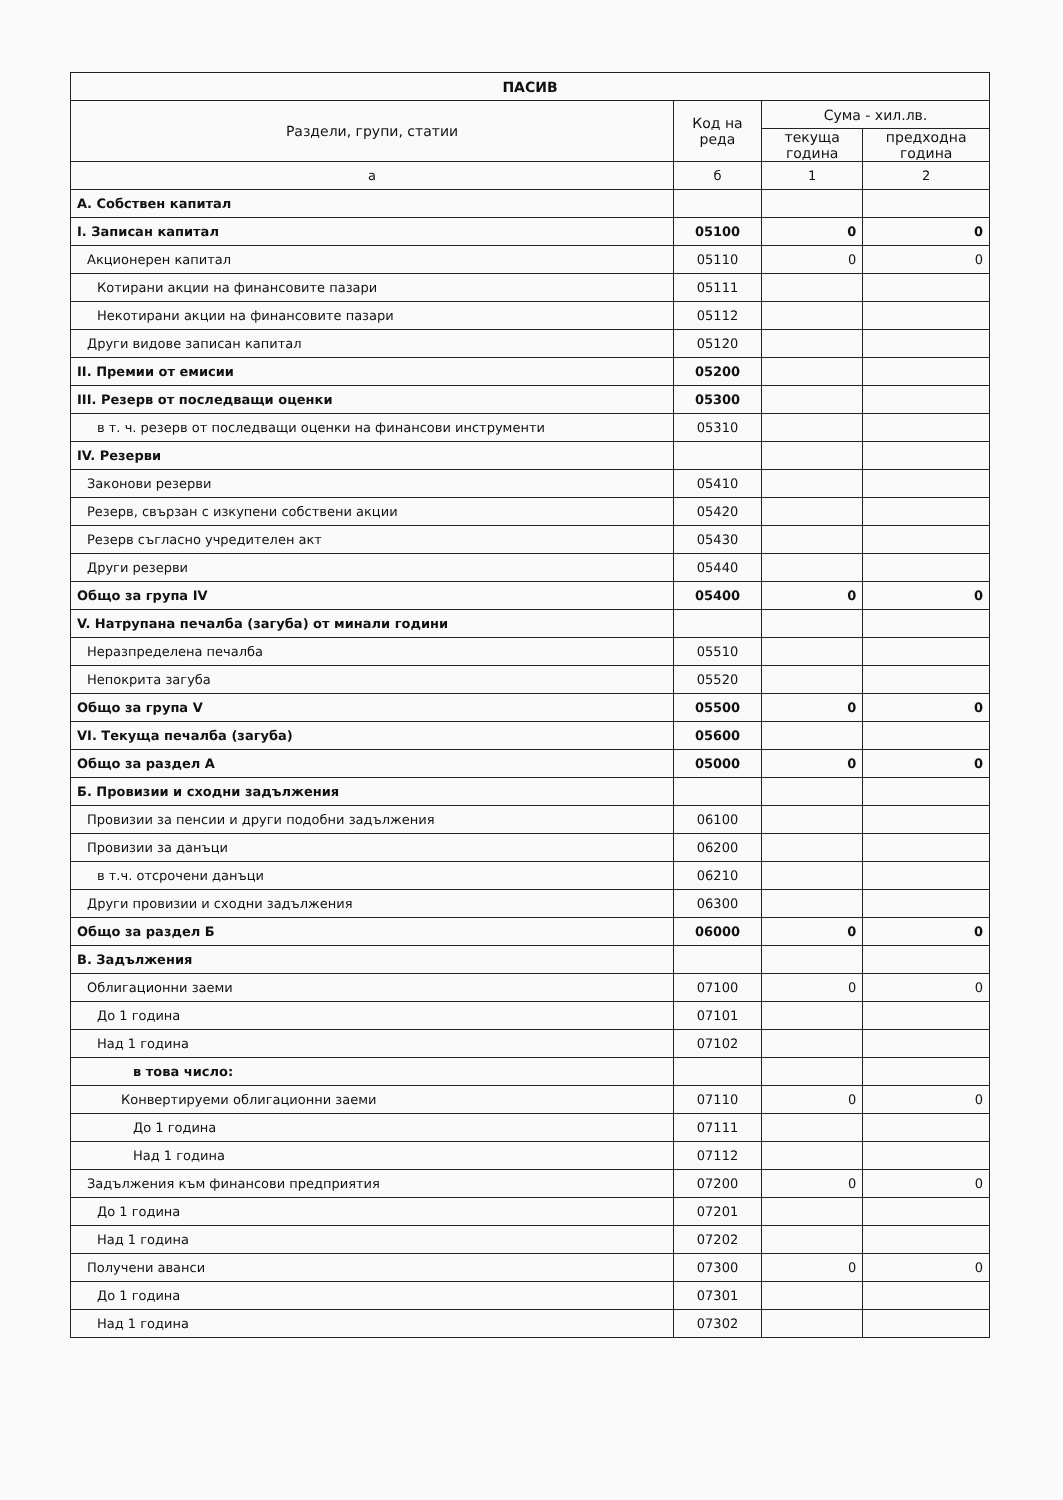| ПАСИВ | | | |
| --- | --- | --- | --- |
| Раздели, групи, статии | Код на реда | Сума - хил.лв. | |
| | | текуща година | предходна година |
| а | б | 1 | 2 |
| А. Собствен капитал | | | |
| I. Записан капитал | 05100 | 0 | 0 |
| Акционерен капитал | 05110 | 0 | 0 |
| Котирани акции на финансовите пазари | 05111 | | |
| Некотирани акции на финансовите пазари | 05112 | | |
| Други видове записан капитал | 05120 | | |
| II. Премии от емисии | 05200 | | |
| III. Резерв от последващи оценки | 05300 | | |
| в т. ч. резерв от последващи оценки на финансови инструменти | 05310 | | |
| IV. Резерви | | | |
| Законови резерви | 05410 | | |
| Резерв, свързан с изкупени собствени акции | 05420 | | |
| Резерв съгласно учредителен акт | 05430 | | |
| Други резерви | 05440 | | |
| Общо за група IV | 05400 | 0 | 0 |
| V. Натрупана печалба (загуба) от минали години | | | |
| Неразпределена печалба | 05510 | | |
| Непокрита загуба | 05520 | | |
| Общо за група V | 05500 | 0 | 0 |
| VI. Текуща печалба (загуба) | 05600 | | |
| Общо за раздел А | 05000 | 0 | 0 |
| Б. Провизии и сходни задължения | | | |
| Провизии за пенсии и други подобни задължения | 06100 | | |
| Провизии за данъци | 06200 | | |
| в т.ч. отсрочени данъци | 06210 | | |
| Други провизии и сходни задължения | 06300 | | |
| Общо за раздел Б | 06000 | 0 | 0 |
| В. Задължения | | | |
| Облигационни заеми | 07100 | 0 | 0 |
| До 1 година | 07101 | | |
| Над 1 година | 07102 | | |
| в това число: | | | |
| Конвертируеми облигационни заеми | 07110 | 0 | 0 |
| До 1 година | 07111 | | |
| Над 1 година | 07112 | | |
| Задължения към финансови предприятия | 07200 | 0 | 0 |
| До 1 година | 07201 | | |
| Над 1 година | 07202 | | |
| Получени аванси | 07300 | 0 | 0 |
| До 1 година | 07301 | | |
| Над 1 година | 07302 | | |